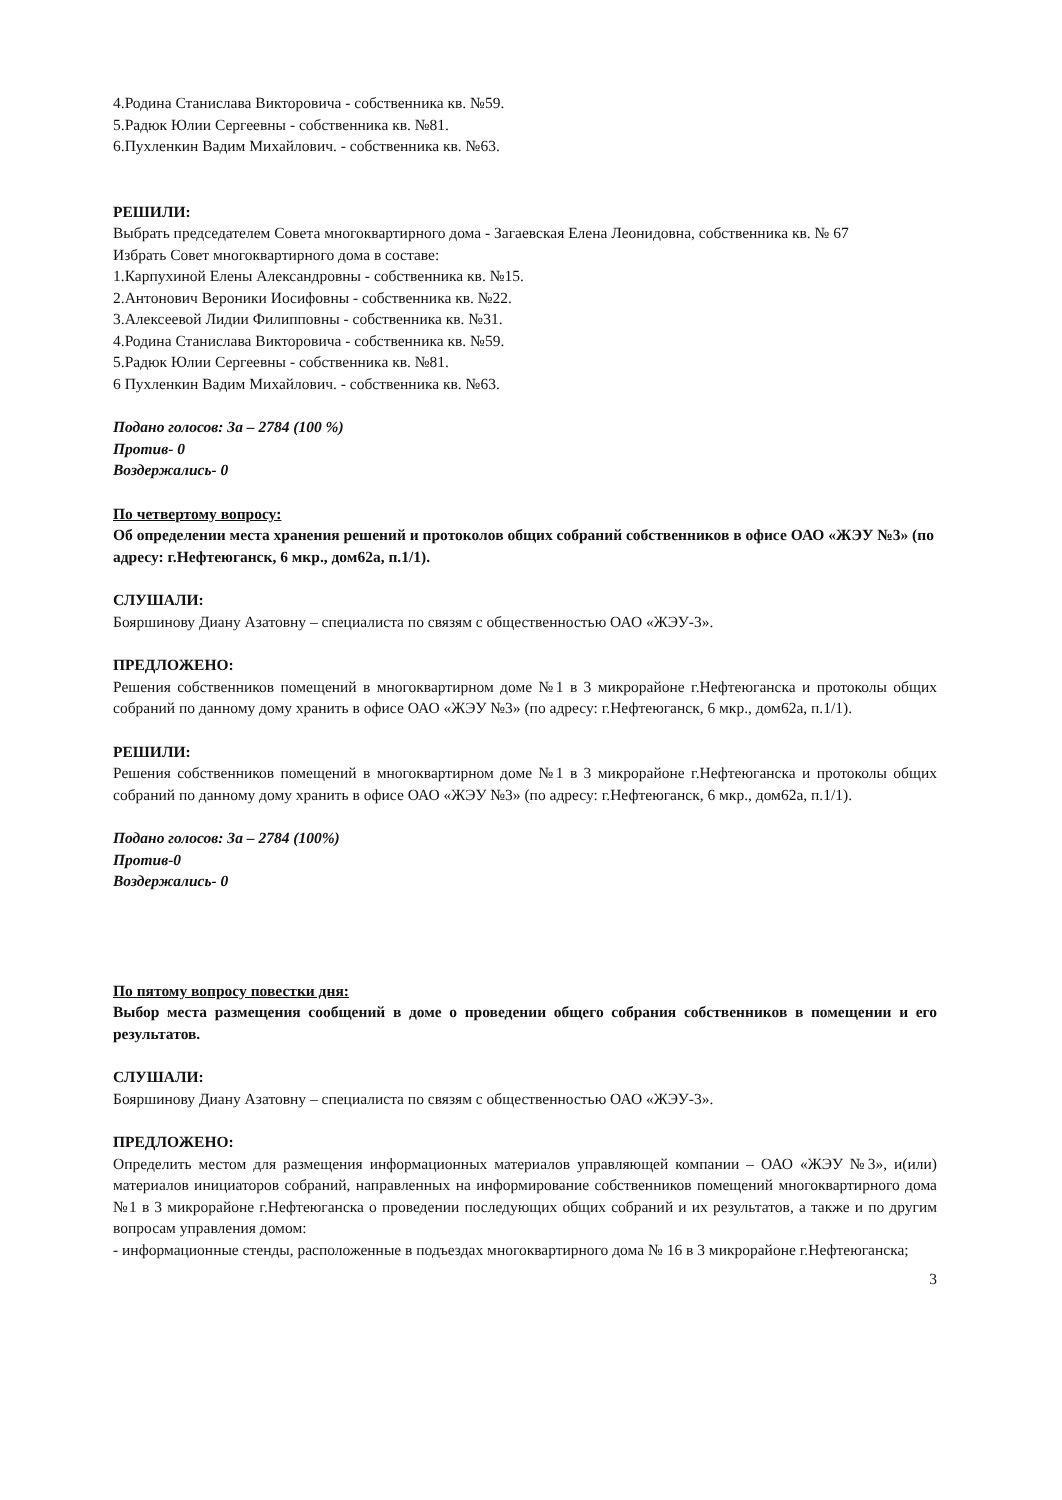4.Родина Станислава Викторовича - собственника кв. №59.
5.Радюк Юлии Сергеевны - собственника кв. №81.
6.Пухленкин Вадим Михайлович. - собственника кв. №63.
РЕШИЛИ:
Выбрать председателем Совета многоквартирного дома - Загаевская Елена Леонидовна, собственника кв. № 67
Избрать Совет многоквартирного дома в составе:
1.Карпухиной Елены Александровны - собственника кв. №15.
2.Антонович Вероники Иосифовны - собственника кв. №22.
3.Алексеевой Лидии Филипповны - собственника кв. №31.
4.Родина Станислава Викторовича - собственника кв. №59.
5.Радюк Юлии Сергеевны - собственника кв. №81.
6 Пухленкин Вадим Михайлович. - собственника кв. №63.
Подано голосов: За – 2784 (100 %)
Против- 0
Воздержались- 0
По четвертому вопросу:
Об определении места хранения решений и протоколов общих собраний собственников в офисе ОАО «ЖЭУ №3» (по адресу: г.Нефтеюганск, 6 мкр., дом62а, п.1/1).
СЛУШАЛИ:
Бояршинову Диану Азатовну – специалиста по связям с общественностью ОАО «ЖЭУ-3».
ПРЕДЛОЖЕНО:
Решения собственников помещений в многоквартирном доме №1 в 3 микрорайоне г.Нефтеюганска и протоколы общих собраний по данному дому хранить в офисе ОАО «ЖЭУ №3» (по адресу: г.Нефтеюганск, 6 мкр., дом62а, п.1/1).
РЕШИЛИ:
Решения собственников помещений в многоквартирном доме №1 в 3 микрорайоне г.Нефтеюганска и протоколы общих собраний по данному дому хранить в офисе ОАО «ЖЭУ №3» (по адресу: г.Нефтеюганск, 6 мкр., дом62а, п.1/1).
Подано голосов: За – 2784 (100%)
Против-0
Воздержались- 0
По пятому вопросу повестки дня:
Выбор места размещения сообщений в доме о проведении общего собрания собственников в помещении и его результатов.
СЛУШАЛИ:
Бояршинову Диану Азатовну – специалиста по связям с общественностью ОАО «ЖЭУ-3».
ПРЕДЛОЖЕНО:
Определить местом для размещения информационных материалов управляющей компании – ОАО «ЖЭУ №3», и(или) материалов инициаторов собраний, направленных на информирование собственников помещений многоквартирного дома №1 в 3 микрорайоне г.Нефтеюганска о проведении последующих общих собраний и их результатов, а также и по другим вопросам управления домом:
- информационные стенды, расположенные в подъездах многоквартирного дома № 16 в 3 микрорайоне г.Нефтеюганска;
3